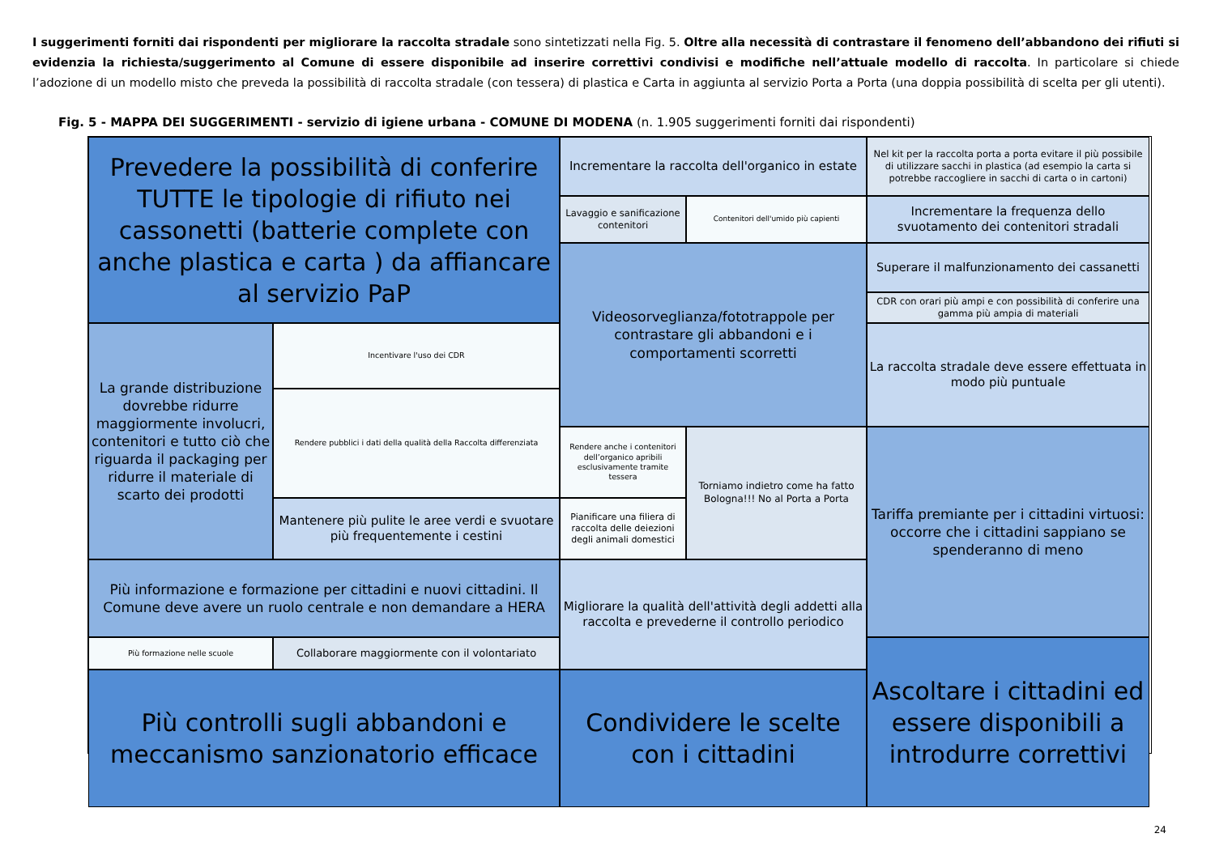I suggerimenti forniti dai rispondenti per migliorare la raccolta stradale sono sintetizzati nella Fig. 5. Oltre alla necessità di contrastare il fenomeno dell’abbandono dei rifiuti si evidenzia la richiesta/suggerimento al Comune di essere disponibile ad inserire correttivi condivisi e modifiche nell’attuale modello di raccolta. In particolare si chiede l’adozione di un modello misto che preveda la possibilità di raccolta stradale (con tessera) di plastica e Carta in aggiunta al servizio Porta a Porta (una doppia possibilità di scelta per gli utenti).
Fig. 5 - MAPPA DEI SUGGERIMENTI - servizio di igiene urbana - COMUNE DI MODENA (n. 1.905 suggerimenti forniti dai rispondenti)
Prevedere la possibilità di conferire TUTTE le tipologie di rifiuto nei cassonetti (batterie complete con anche plastica e carta ) da affiancare al servizio PaP
Incrementare la raccolta dell'organico in estate
Nel kit per la raccolta porta a porta evitare il più possibile di utilizzare sacchi in plastica (ad esempio la carta si potrebbe raccogliere in sacchi di carta o in cartoni)
Lavaggio e sanificazione contenitori
Contenitori dell'umido più capienti
Incrementare la frequenza dello svuotamento dei contenitori stradali
Videosorveglianza/fototrappole per contrastare gli abbandoni e i comportamenti scorretti
Superare il malfunzionamento dei cassanetti
CDR con orari più ampi e con possibilità di conferire una gamma più ampia di materiali
La grande distribuzione dovrebbe ridurre maggiormente involucri, contenitori e tutto ciò che riguarda il packaging per ridurre il materiale di scarto dei prodotti
Incentivare l'uso dei CDR
La raccolta stradale deve essere effettuata in modo più puntuale
Rendere pubblici i dati della qualità della Raccolta differenziata
Rendere anche i contenitori dell’organico apribili esclusivamente tramite tessera
Torniamo indietro come ha fatto Bologna!!! No al Porta a Porta
Tariffa premiante per i cittadini virtuosi: occorre che i cittadini sappiano se spenderanno di meno
Mantenere più pulite le aree verdi e svuotare più frequentemente i cestini
Pianificare una filiera di raccolta delle deiezioni degli animali domestici
Più informazione e formazione per cittadini e nuovi cittadini. Il Comune deve avere un ruolo centrale e non demandare a HERA
Migliorare la qualità dell'attività degli addetti alla raccolta e prevederne il controllo periodico
Più formazione nelle scuole
Collaborare maggiormente con il volontariato
Ascoltare i cittadini ed essere disponibili a introdurre correttivi
Condividere le scelte con i cittadini
Più controlli sugli abbandoni e meccanismo sanzionatorio efficace
24